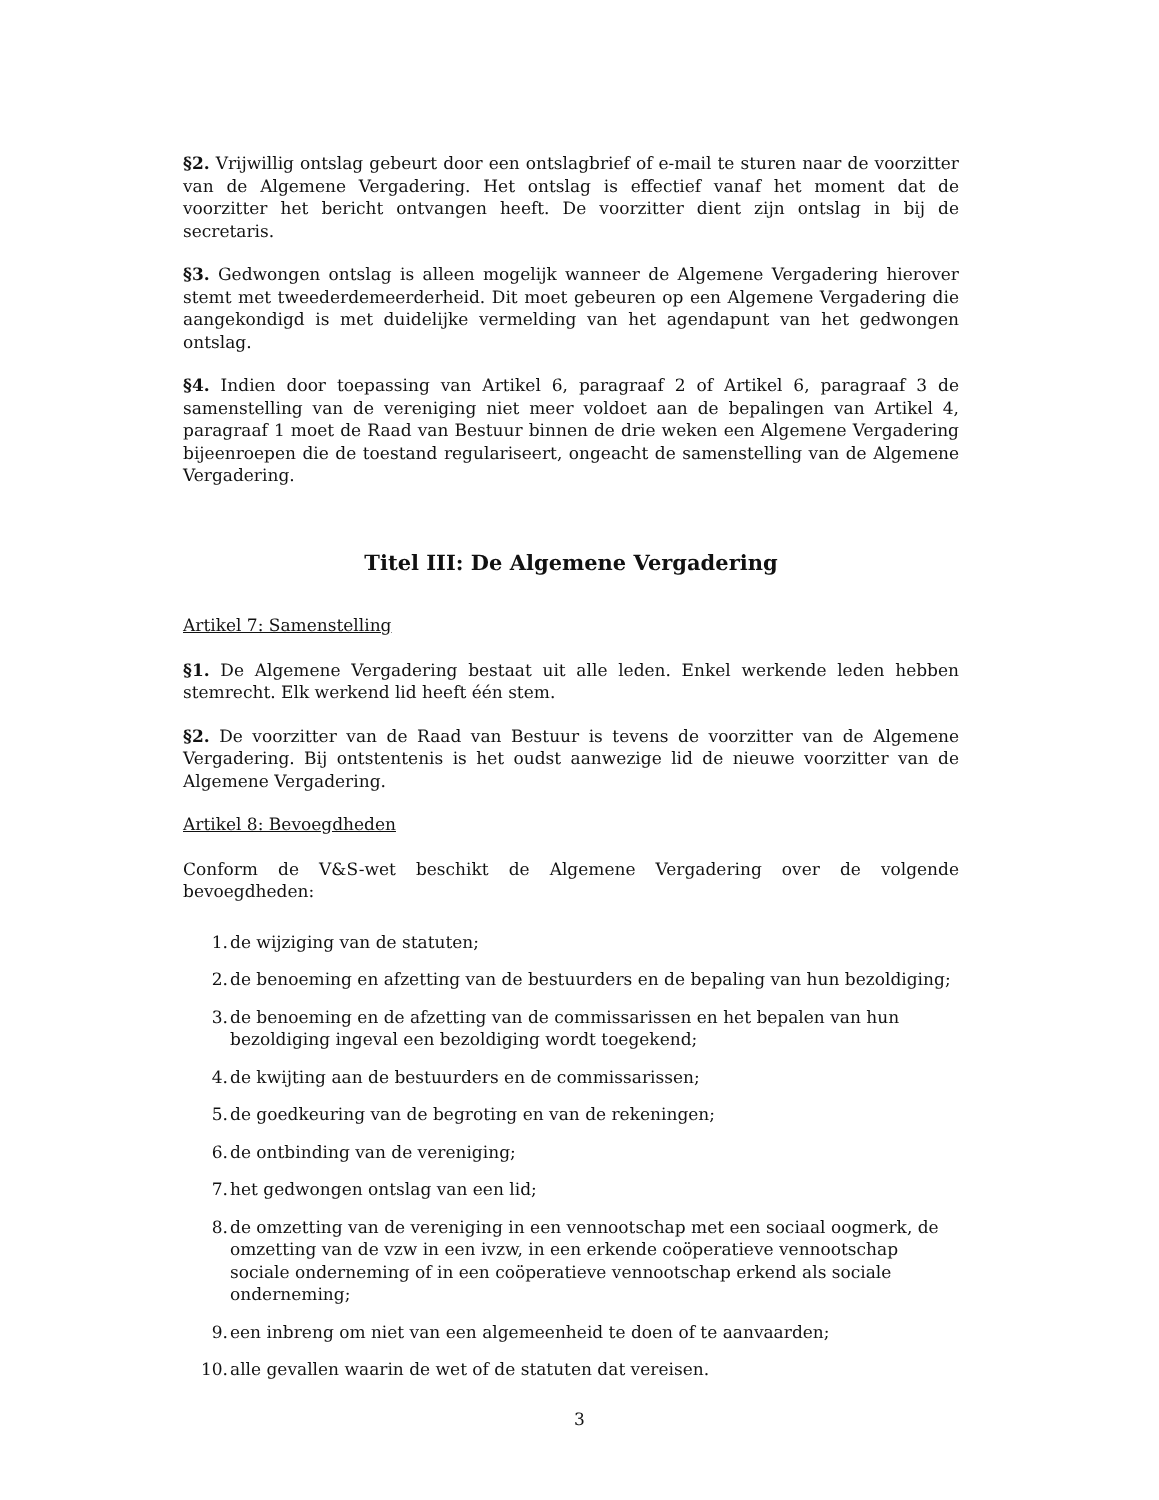§2. Vrijwillig ontslag gebeurt door een ontslagbrief of e-mail te sturen naar de voorzitter van de Algemene Vergadering. Het ontslag is effectief vanaf het moment dat de voorzitter het bericht ontvangen heeft. De voorzitter dient zijn ontslag in bij de secretaris.
§3. Gedwongen ontslag is alleen mogelijk wanneer de Algemene Vergadering hierover stemt met tweederdemeerderheid. Dit moet gebeuren op een Algemene Vergadering die aangekondigd is met duidelijke vermelding van het agendapunt van het gedwongen ontslag.
§4. Indien door toepassing van Artikel 6, paragraaf 2 of Artikel 6, paragraaf 3 de samenstelling van de vereniging niet meer voldoet aan de bepalingen van Artikel 4, paragraaf 1 moet de Raad van Bestuur binnen de drie weken een Algemene Vergadering bijeenroepen die de toestand regulariseert, ongeacht de samenstelling van de Algemene Vergadering.
Titel III: De Algemene Vergadering
Artikel 7: Samenstelling
§1. De Algemene Vergadering bestaat uit alle leden. Enkel werkende leden hebben stemrecht. Elk werkend lid heeft één stem.
§2. De voorzitter van de Raad van Bestuur is tevens de voorzitter van de Algemene Vergadering. Bij ontstentenis is het oudst aanwezige lid de nieuwe voorzitter van de Algemene Vergadering.
Artikel 8: Bevoegdheden
Conform de V&S-wet beschikt de Algemene Vergadering over de volgende bevoegdheden:
1. de wijziging van de statuten;
2. de benoeming en afzetting van de bestuurders en de bepaling van hun bezoldiging;
3. de benoeming en de afzetting van de commissarissen en het bepalen van hun bezoldiging ingeval een bezoldiging wordt toegekend;
4. de kwijting aan de bestuurders en de commissarissen;
5. de goedkeuring van de begroting en van de rekeningen;
6. de ontbinding van de vereniging;
7. het gedwongen ontslag van een lid;
8. de omzetting van de vereniging in een vennootschap met een sociaal oogmerk, de omzetting van de vzw in een ivzw, in een erkende coöperatieve vennootschap sociale onderneming of in een coöperatieve vennootschap erkend als sociale onderneming;
9. een inbreng om niet van een algemeenheid te doen of te aanvaarden;
10. alle gevallen waarin de wet of de statuten dat vereisen.
3